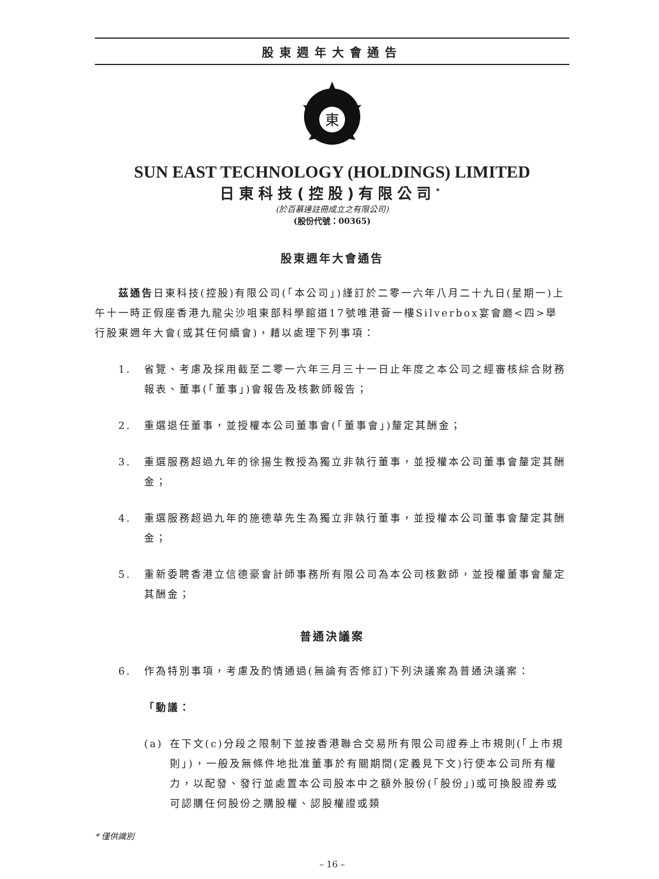股東週年大會通告
東
SUN EAST TECHNOLOGY (HOLDINGS) LIMITED
日東科技(控股)有限公司<sup>*</sup>
(於百慕達註冊成立之有限公司)
(股份代號：00365)
股東週年大會通告
茲通告日東科技(控股)有限公司(「本公司」)謹訂於二零一六年八月二十九日(星期一)上午十一時正假座香港九龍尖沙咀東部科學館道17號唯港薈一樓Silverbox宴會廳<四>舉行股東週年大會(或其任何續會)，藉以處理下列事項：
1. 省覽、考慮及採用截至二零一六年三月三十一日止年度之本公司之經審核綜合財務報表、董事(「董事」)會報告及核數師報告；
2. 重選退任董事，並授權本公司董事會(「董事會」)釐定其酬金；
3. 重選服務超過九年的徐揚生教授為獨立非執行董事，並授權本公司董事會釐定其酬金；
4. 重選服務超過九年的施德華先生為獨立非執行董事，並授權本公司董事會釐定其酬金；
5. 重新委聘香港立信德豪會計師事務所有限公司為本公司核數師，並授權董事會釐定其酬金；
普通決議案
6. 作為特別事項，考慮及酌情通過(無論有否修訂)下列決議案為普通決議案：
「動議：
(a) 在下文(c)分段之限制下並按香港聯合交易所有限公司證券上市規則(「上市規則」)，一般及無條件地批准董事於有關期間(定義見下文)行使本公司所有權力，以配發、發行並處置本公司股本中之額外股份(「股份」)或可換股證券或可認購任何股份之購股權、認股權證或類
* 僅供識別
– 16 –